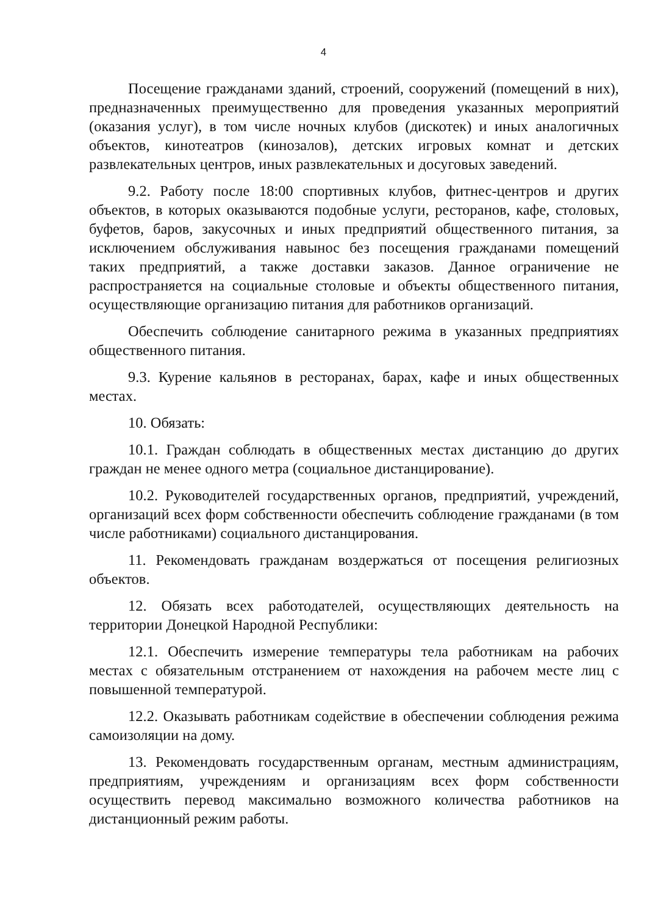4
Посещение гражданами зданий, строений, сооружений (помещений в них), предназначенных преимущественно для проведения указанных мероприятий (оказания услуг), в том числе ночных клубов (дискотек) и иных аналогичных объектов, кинотеатров (кинозалов), детских игровых комнат и детских развлекательных центров, иных развлекательных и досуговых заведений.
9.2. Работу после 18:00 спортивных клубов, фитнес-центров и других объектов, в которых оказываются подобные услуги, ресторанов, кафе, столовых, буфетов, баров, закусочных и иных предприятий общественного питания, за исключением обслуживания навынос без посещения гражданами помещений таких предприятий, а также доставки заказов. Данное ограничение не распространяется на социальные столовые и объекты общественного питания, осуществляющие организацию питания для работников организаций.
Обеспечить соблюдение санитарного режима в указанных предприятиях общественного питания.
9.3. Курение кальянов в ресторанах, барах, кафе и иных общественных местах.
10. Обязать:
10.1. Граждан соблюдать в общественных местах дистанцию до других граждан не менее одного метра (социальное дистанцирование).
10.2. Руководителей государственных органов, предприятий, учреждений, организаций всех форм собственности обеспечить соблюдение гражданами (в том числе работниками) социального дистанцирования.
11. Рекомендовать гражданам воздержаться от посещения религиозных объектов.
12. Обязать всех работодателей, осуществляющих деятельность на территории Донецкой Народной Республики:
12.1. Обеспечить измерение температуры тела работникам на рабочих местах с обязательным отстранением от нахождения на рабочем месте лиц с повышенной температурой.
12.2. Оказывать работникам содействие в обеспечении соблюдения режима самоизоляции на дому.
13. Рекомендовать государственным органам, местным администрациям, предприятиям, учреждениям и организациям всех форм собственности осуществить перевод максимально возможного количества работников на дистанционный режим работы.